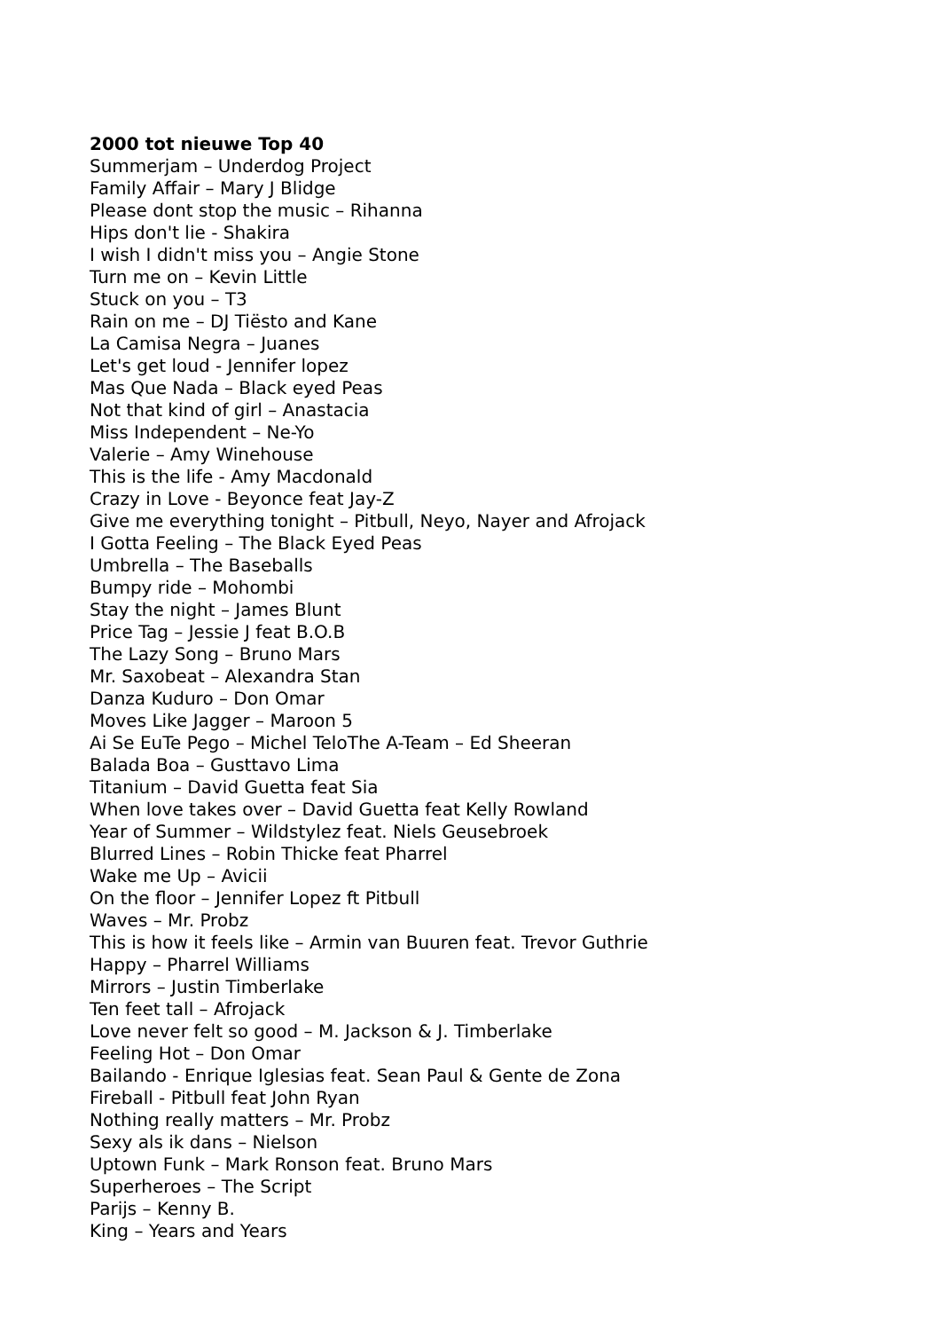2000 tot nieuwe Top 40
Summerjam – Underdog Project
Family Affair – Mary J Blidge
Please dont stop the music – Rihanna
Hips don't lie - Shakira
I wish I didn't miss you – Angie Stone
Turn me on – Kevin Little
Stuck on you – T3
Rain on me – DJ Tiësto and Kane
La Camisa Negra – Juanes
Let's get loud - Jennifer lopez
Mas Que Nada – Black eyed Peas
Not that kind of girl – Anastacia
Miss Independent – Ne-Yo
Valerie – Amy Winehouse
This is the life - Amy Macdonald
Crazy in Love - Beyonce feat Jay-Z
Give me everything tonight – Pitbull, Neyo, Nayer and Afrojack
I Gotta Feeling – The Black Eyed Peas
Umbrella – The Baseballs
Bumpy ride – Mohombi
Stay the night – James Blunt
Price Tag – Jessie J feat B.O.B
The Lazy Song – Bruno Mars
Mr. Saxobeat – Alexandra Stan
Danza Kuduro – Don Omar
Moves Like Jagger – Maroon 5
Ai Se EuTe Pego – Michel TeloThe A-Team – Ed Sheeran
Balada Boa – Gusttavo Lima
Titanium – David Guetta feat Sia
When love takes over – David Guetta feat Kelly Rowland
Year of Summer – Wildstylez feat. Niels Geusebroek
Blurred Lines – Robin Thicke feat Pharrel
Wake me Up – Avicii
On the floor – Jennifer Lopez ft Pitbull
Waves – Mr. Probz
This is how it feels like – Armin van Buuren feat. Trevor Guthrie
Happy – Pharrel Williams
Mirrors – Justin Timberlake
Ten feet tall – Afrojack
Love never felt so good – M. Jackson & J. Timberlake
Feeling Hot – Don Omar
Bailando - Enrique Iglesias feat. Sean Paul & Gente de Zona
Fireball - Pitbull feat John Ryan
Nothing really matters – Mr. Probz
Sexy als ik dans – Nielson
Uptown Funk – Mark Ronson feat. Bruno Mars
Superheroes – The Script
Parijs – Kenny B.
King – Years and Years